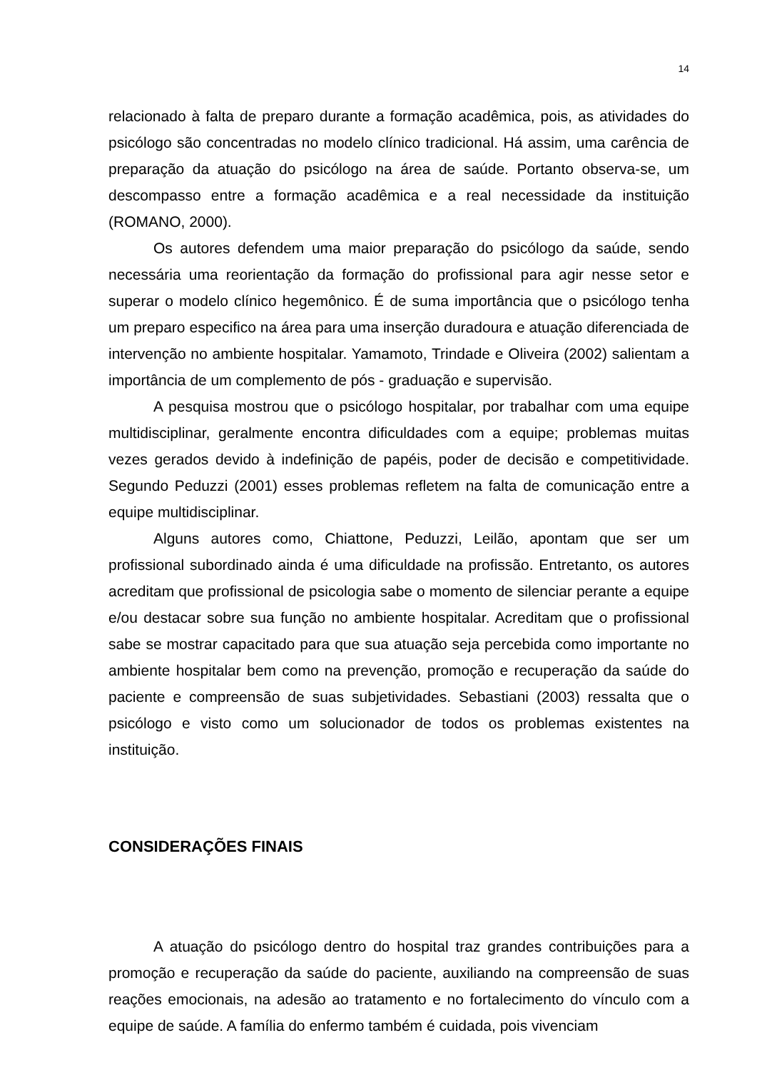14
relacionado à falta de preparo durante a formação acadêmica, pois, as atividades do psicólogo são concentradas no modelo clínico tradicional. Há assim, uma carência de preparação da atuação do psicólogo na área de saúde. Portanto observa-se, um descompasso entre a formação acadêmica e a real necessidade da instituição (ROMANO, 2000).
Os autores defendem uma maior preparação do psicólogo da saúde, sendo necessária uma reorientação da formação do profissional para agir nesse setor e superar o modelo clínico hegemônico. É de suma importância que o psicólogo tenha um preparo especifico na área para uma inserção duradoura e atuação diferenciada de intervenção no ambiente hospitalar. Yamamoto, Trindade e Oliveira (2002) salientam a importância de um complemento de pós - graduação e supervisão.
A pesquisa mostrou que o psicólogo hospitalar, por trabalhar com uma equipe multidisciplinar, geralmente encontra dificuldades com a equipe; problemas muitas vezes gerados devido à indefinição de papéis, poder de decisão e competitividade. Segundo Peduzzi (2001) esses problemas refletem na falta de comunicação entre a equipe multidisciplinar.
Alguns autores como, Chiattone, Peduzzi, Leilão, apontam que ser um profissional subordinado ainda é uma dificuldade na profissão. Entretanto, os autores acreditam que profissional de psicologia sabe o momento de silenciar perante a equipe e/ou destacar sobre sua função no ambiente hospitalar. Acreditam que o profissional sabe se mostrar capacitado para que sua atuação seja percebida como importante no ambiente hospitalar bem como na prevenção, promoção e recuperação da saúde do paciente e compreensão de suas subjetividades. Sebastiani (2003) ressalta que o psicólogo e visto como um solucionador de todos os problemas existentes na instituição.
CONSIDERAÇÕES FINAIS
A atuação do psicólogo dentro do hospital traz grandes contribuições para a promoção e recuperação da saúde do paciente, auxiliando na compreensão de suas reações emocionais, na adesão ao tratamento e no fortalecimento do vínculo com a equipe de saúde. A família do enfermo também é cuidada, pois vivenciam